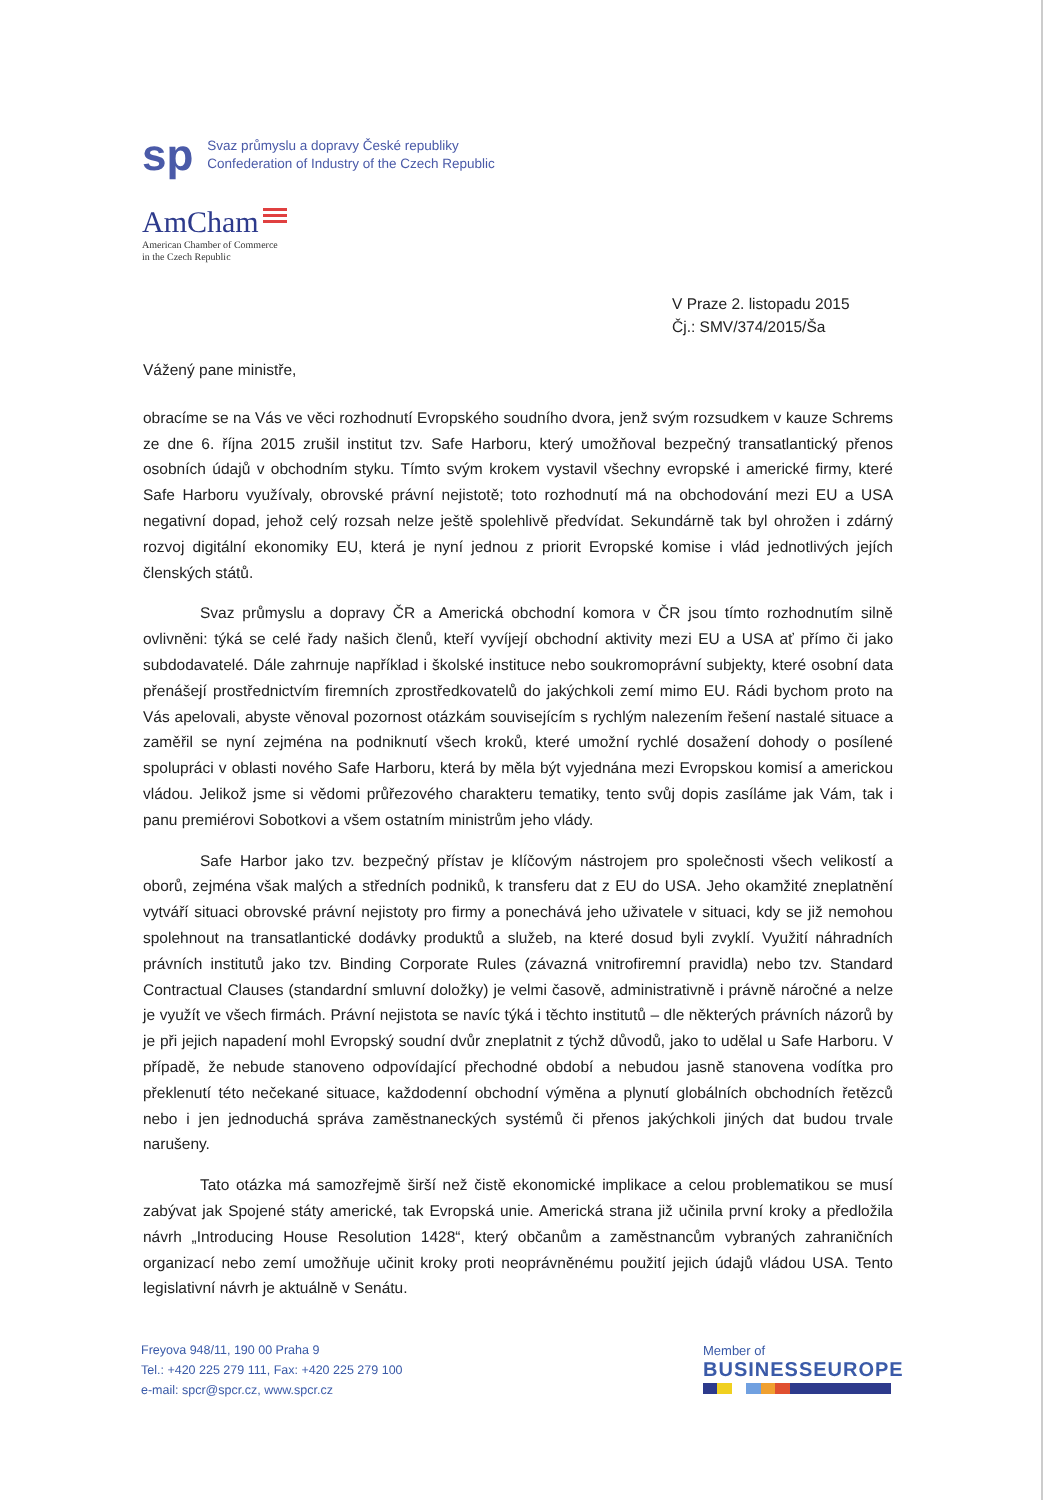sp
Svaz průmyslu a dopravy České republiky
Confederation of Industry of the Czech Republic
AmCham
American Chamber of Commerce
in the Czech Republic
V Praze 2. listopadu 2015
Čj.: SMV/374/2015/Ša
Vážený pane ministře,
obracíme se na Vás ve věci rozhodnutí Evropského soudního dvora, jenž svým rozsudkem v kauze Schrems ze dne 6. října 2015 zrušil institut tzv. Safe Harboru, který umožňoval bezpečný transatlantický přenos osobních údajů v obchodním styku. Tímto svým krokem vystavil všechny evropské i americké firmy, které Safe Harboru využívaly, obrovské právní nejistotě; toto rozhodnutí má na obchodování mezi EU a USA negativní dopad, jehož celý rozsah nelze ještě spolehlivě předvídat. Sekundárně tak byl ohrožen i zdárný rozvoj digitální ekonomiky EU, která je nyní jednou z priorit Evropské komise i vlád jednotlivých jejích členských států.
Svaz průmyslu a dopravy ČR a Americká obchodní komora v ČR jsou tímto rozhodnutím silně ovlivněni: týká se celé řady našich členů, kteří vyvíjejí obchodní aktivity mezi EU a USA ať přímo či jako subdodavatelé. Dále zahrnuje například i školské instituce nebo soukromoprávní subjekty, které osobní data přenášejí prostřednictvím firemních zprostředkovatelů do jakýchkoli zemí mimo EU. Rádi bychom proto na Vás apelovali, abyste věnoval pozornost otázkám souvisejícím s rychlým nalezením řešení nastalé situace a zaměřil se nyní zejména na podniknutí všech kroků, které umožní rychlé dosažení dohody o posílené spolupráci v oblasti nového Safe Harboru, která by měla být vyjednána mezi Evropskou komisí a americkou vládou. Jelikož jsme si vědomi průřezového charakteru tematiky, tento svůj dopis zasíláme jak Vám, tak i panu premiérovi Sobotkovi a všem ostatním ministrům jeho vlády.
Safe Harbor jako tzv. bezpečný přístav je klíčovým nástrojem pro společnosti všech velikostí a oborů, zejména však malých a středních podniků, k transferu dat z EU do USA. Jeho okamžité zneplatnění vytváří situaci obrovské právní nejistoty pro firmy a ponechává jeho uživatele v situaci, kdy se již nemohou spolehnout na transatlantické dodávky produktů a služeb, na které dosud byli zvyklí. Využití náhradních právních institutů jako tzv. Binding Corporate Rules (závazná vnitrofiremní pravidla) nebo tzv. Standard Contractual Clauses (standardní smluvní doložky) je velmi časově, administrativně i právně náročné a nelze je využít ve všech firmách. Právní nejistota se navíc týká i těchto institutů – dle některých právních názorů by je při jejich napadení mohl Evropský soudní dvůr zneplatnit z týchž důvodů, jako to udělal u Safe Harboru. V případě, že nebude stanoveno odpovídající přechodné období a nebudou jasně stanovena vodítka pro překlenutí této nečekané situace, každodenní obchodní výměna a plynutí globálních obchodních řetězců nebo i jen jednoduchá správa zaměstnaneckých systémů či přenos jakýchkoli jiných dat budou trvale narušeny.
Tato otázka má samozřejmě širší než čistě ekonomické implikace a celou problematikou se musí zabývat jak Spojené státy americké, tak Evropská unie. Americká strana již učinila první kroky a předložila návrh „Introducing House Resolution 1428“, který občanům a zaměstnancům vybraných zahraničních organizací nebo zemí umožňuje učinit kroky proti neoprávněnému použití jejich údajů vládou USA. Tento legislativní návrh je aktuálně v Senátu.
Freyova 948/11, 190 00 Praha 9
Tel.: +420 225 279 111, Fax: +420 225 279 100
e-mail: spcr@spcr.cz, www.spcr.cz
Member of
BUSINESSEUROPE